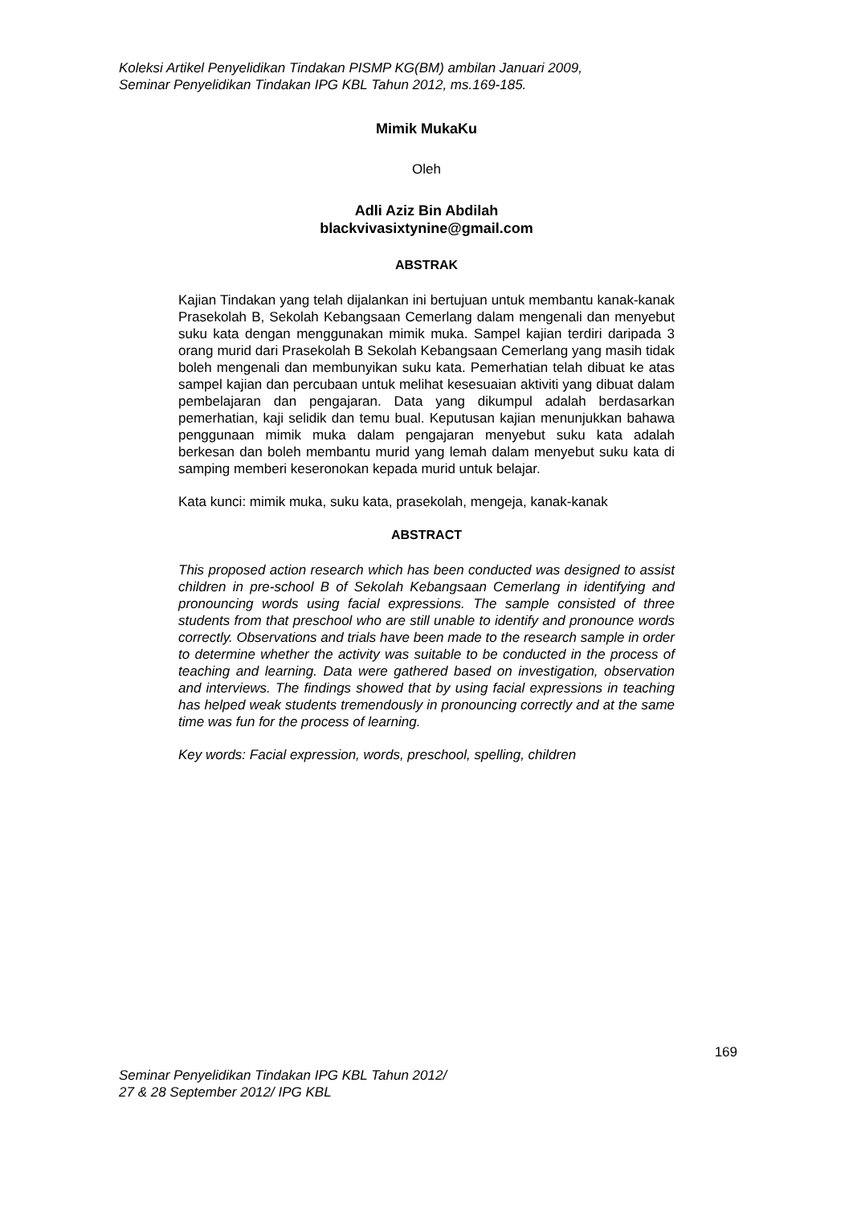Koleksi Artikel Penyelidikan Tindakan PISMP KG(BM) ambilan Januari 2009,
Seminar Penyelidikan Tindakan IPG KBL Tahun 2012, ms.169-185.
Mimik MukaKu
Oleh
Adli Aziz Bin Abdilah
blackvivasixtynine@gmail.com
ABSTRAK
Kajian Tindakan yang telah dijalankan ini bertujuan untuk membantu kanak-kanak Prasekolah B, Sekolah Kebangsaan Cemerlang dalam mengenali dan menyebut suku kata dengan menggunakan mimik muka. Sampel kajian terdiri daripada 3 orang murid dari Prasekolah B Sekolah Kebangsaan Cemerlang yang masih tidak boleh mengenali dan membunyikan suku kata. Pemerhatian telah dibuat ke atas sampel kajian dan percubaan untuk melihat kesesuaian aktiviti yang dibuat dalam pembelajaran dan pengajaran. Data yang dikumpul adalah berdasarkan pemerhatian, kaji selidik dan temu bual. Keputusan kajian menunjukkan bahawa penggunaan mimik muka dalam pengajaran menyebut suku kata adalah berkesan dan boleh membantu murid yang lemah dalam menyebut suku kata di samping memberi keseronokan kepada murid untuk belajar.
Kata kunci: mimik muka, suku kata, prasekolah, mengeja, kanak-kanak
ABSTRACT
This proposed action research which has been conducted was designed to assist children in pre-school B of Sekolah Kebangsaan Cemerlang in identifying and pronouncing words using facial expressions. The sample consisted of three students from that preschool who are still unable to identify and pronounce words correctly. Observations and trials have been made to the research sample in order to determine whether the activity was suitable to be conducted in the process of teaching and learning. Data were gathered based on investigation, observation and interviews. The findings showed that by using facial expressions in teaching has helped weak students tremendously in pronouncing correctly and at the same time was fun for the process of learning.
Key words: Facial expression, words, preschool, spelling, children
169
Seminar Penyelidikan Tindakan IPG KBL Tahun 2012/
27 & 28 September 2012/ IPG KBL